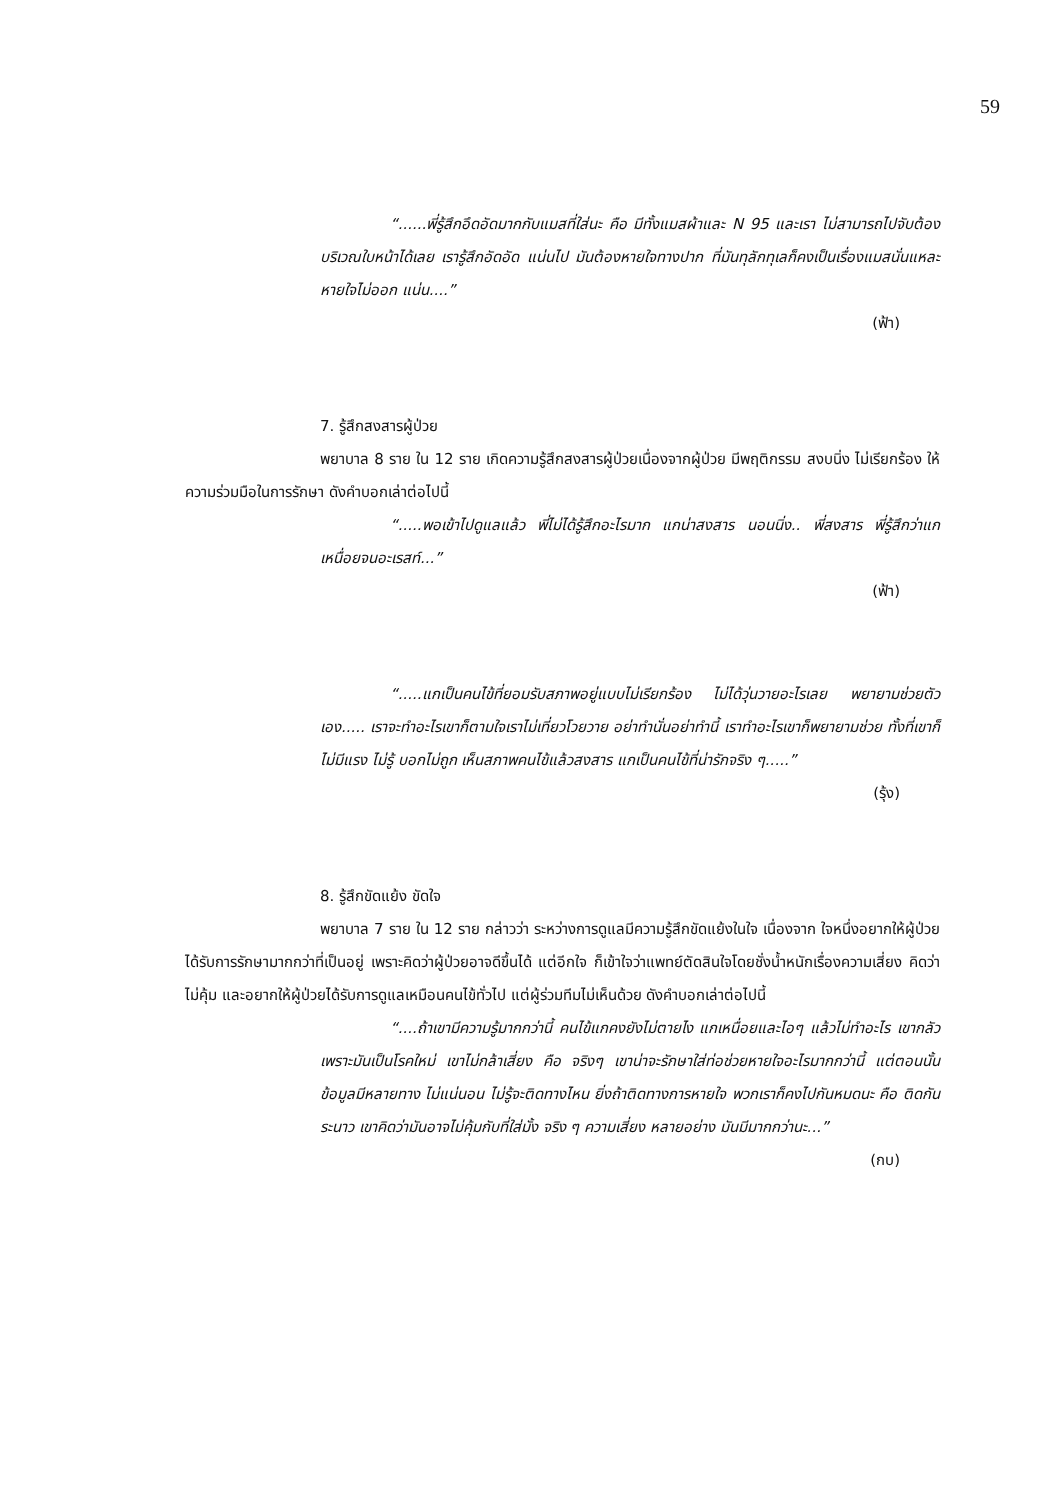59
“......พี่รู้สึกอึดอัดมากกับแมสที่ใส่นะ คือ มีทั้งแมสผ้าและ N 95 และเรา ไม่สามารถไปจับต้องบริเวณใบหน้าได้เลย เรารู้สึกอัดอัด แน่นไป มันต้องหายใจทางปาก ที่มันทุลักทุเลก็คงเป็นเรื่องแมสนั่นแหละ หายใจไม่ออก แน่น....”
(ฟ้า)
7. รู้สึกสงสารผู้ป่วย
พยาบาล 8 ราย ใน 12 ราย เกิดความรู้สึกสงสารผู้ป่วยเนื่องจากผู้ป่วย มีพฤติกรรม สงบนิ่ง ไม่เรียกร้อง ให้ความร่วมมือในการรักษา ดังคำบอกเล่าต่อไปนี้
“.....พอเข้าไปดูแลแล้ว พี่ไม่ได้รู้สึกอะไรมาก แกน่าสงสาร นอนนิ่ง.. พี่สงสาร พี่รู้สึกว่าแกเหนื่อยจนอะเรสท์...”
(ฟ้า)
“.....แกเป็นคนไข้ที่ยอมรับสภาพอยู่แบบไม่เรียกร้อง ไม่ได้วุ่นวายอะไรเลย พยายามช่วยตัวเอง..... เราจะทำอะไรเขาก็ตามใจเราไม่เที่ยวโวยวาย อย่าทำนั่นอย่าทำนี้ เราทำอะไรเขาก็พยายามช่วย ทั้งที่เขาก็ไม่มีแรง ไม่รู้ บอกไม่ถูก เห็นสภาพคนไข้แล้วสงสาร แกเป็นคนไข้ที่น่ารักจริง ๆ.....”
(รุ้ง)
8. รู้สึกขัดแย้ง ขัดใจ
พยาบาล 7 ราย ใน 12 ราย กล่าวว่า ระหว่างการดูแลมีความรู้สึกขัดแย้งในใจ เนื่องจาก ใจหนึ่งอยากให้ผู้ป่วยได้รับการรักษามากกว่าที่เป็นอยู่ เพราะคิดว่าผู้ป่วยอาจดีขึ้นได้ แต่อีกใจ ก็เข้าใจว่าแพทย์ตัดสินใจโดยชั่งน้ำหนักเรื่องความเสี่ยง คิดว่าไม่คุ้ม และอยากให้ผู้ป่วยได้รับการดูแลเหมือนคนไข้ทั่วไป แต่ผู้ร่วมทีมไม่เห็นด้วย ดังคำบอกเล่าต่อไปนี้
“....ถ้าเขามีความรู้มากกว่านี้ คนไข้แกคงยังไม่ตายไง แกเหนื่อยและไอๆ แล้วไม่ทำอะไร เขากลัวเพราะมันเป็นโรคใหม่ เขาไม่กล้าเสี่ยง คือ จริงๆ เขาน่าจะรักษาใส่ท่อช่วยหายใจอะไรมากกว่านี้ แต่ตอนนั้นข้อมูลมีหลายทาง ไม่แน่นอน ไม่รู้จะติดทางไหน ยิ่งถ้าติดทางการหายใจ พวกเราก็คงไปกันหมดนะ คือ ติดกันระนาว เขาคิดว่ามันอาจไม่คุ้มกับที่ใส่มั้ง จริง ๆ ความเสี่ยง หลายอย่าง มันมีมากกว่านะ...”
(กบ)